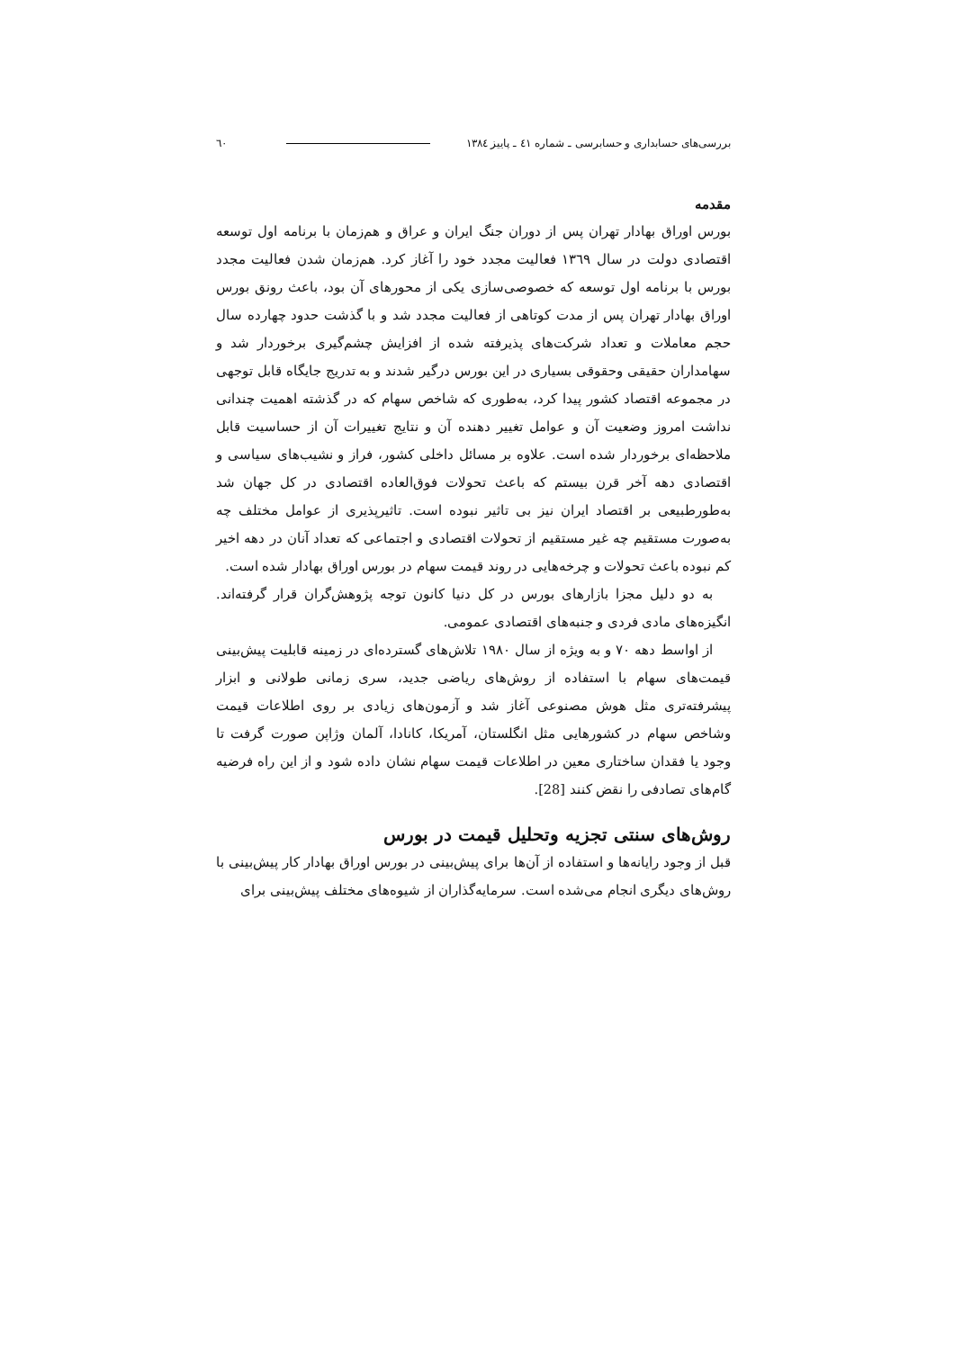بررسی‌های حسابداری و حسابرسی ـ شماره ٤١ ـ پاییز ١٣٨٤ ٦٠
مقدمه
بورس اوراق بهادار تهران پس از دوران جنگ ایران و عراق و هم‌زمان با برنامه اول توسعه اقتصادی دولت در سال ١٣٦٩ فعالیت مجدد خود را آغاز کرد. هم‌زمان شدن فعالیت مجدد بورس با برنامه اول توسعه که خصوصی‌سازی یکی از محورهای آن بود، باعث رونق بورس اوراق بهادار تهران پس از مدت کوتاهی از فعالیت مجدد شد و با گذشت حدود چهارده سال حجم معاملات و تعداد شرکت‌های پذیرفته شده از افزایش چشم‌گیری برخوردار شد و سهامداران حقیقی وحقوقی بسیاری در این بورس درگیر شدند و به تدریج جایگاه قابل توجهی در مجموعه اقتصاد کشور پیدا کرد، به‌طوری که شاخص سهام که در گذشته اهمیت چندانی نداشت امروز وضعیت آن و عوامل تغییر دهنده آن و نتایج تغییرات آن از حساسیت قابل ملاحظه‌ای برخوردار شده است. علاوه بر مسائل داخلی کشور، فراز و نشیب‌های سیاسی و اقتصادی دهه آخر قرن بیستم که باعث تحولات فوق‌العاده اقتصادی در کل جهان شد به‌طورطبیعی بر اقتصاد ایران نیز بی تاثیر نبوده است. تاثیرپذیری از عوامل مختلف چه به‌صورت مستقیم چه غیر مستقیم از تحولات اقتصادی و اجتماعی که تعداد آنان در دهه اخیر کم نبوده باعث تحولات و چرخه‌هایی در روند قیمت سهام در بورس اوراق بهادار شده است.
به دو دلیل مجزا بازارهای بورس در کل دنیا کانون توجه پژوهش‌گران قرار گرفته‌اند. انگیزه‌های مادی فردی و جنبه‌های اقتصادی عمومی.
از اواسط دهه ٧٠ و به ویژه از سال ١٩٨٠ تلاش‌های گسترده‌ای در زمینه قابلیت پیش‌بینی قیمت‌های سهام با استفاده از روش‌های ریاضی جدید، سری زمانی طولانی و ابزار پیشرفته‌تری مثل هوش مصنوعی آغاز شد و آزمون‌های زیادی بر روی اطلاعات قیمت وشاخص سهام در کشورهایی مثل انگلستان، آمریکا، کانادا، آلمان وژاپن صورت گرفت تا وجود یا فقدان ساختاری معین در اطلاعات قیمت سهام نشان داده شود و از این راه فرضیه گام‌های تصادفی را نقض کنند [28].
روش‌های سنتی تجزیه وتحلیل قیمت در بورس
قبل از وجود رایانه‌ها و استفاده از آن‌ها برای پیش‌بینی در بورس اوراق بهادار کار پیش‌بینی با روش‌های دیگری انجام می‌شده است. سرمایه‌گذاران از شیوه‌های مختلف پیش‌بینی برای